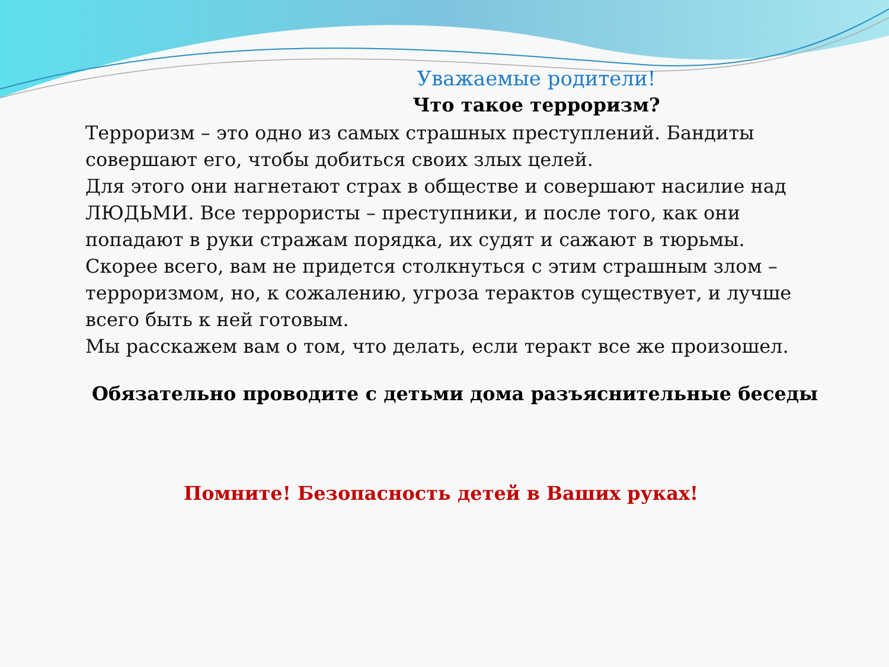Уважаемые родители!
Что такое терроризм?
Терроризм – это одно из самых страшных преступлений. Бандиты совершают его, чтобы добиться своих злых целей.
Для этого они нагнетают страх в обществе и совершают насилие над ЛЮДЬМИ. Все террористы – преступники, и после того, как они попадают в руки стражам порядка, их судят и сажают в тюрьмы.
Скорее всего, вам не придется столкнуться с этим страшным злом – терроризмом, но, к сожалению, угроза терактов существует, и лучше всего быть к ней готовым.
Мы расскажем вам о том, что делать, если теракт все же произошел.
Обязательно проводите с детьми дома разъяснительные беседы
Помните! Безопасность детей в Ваших руках!